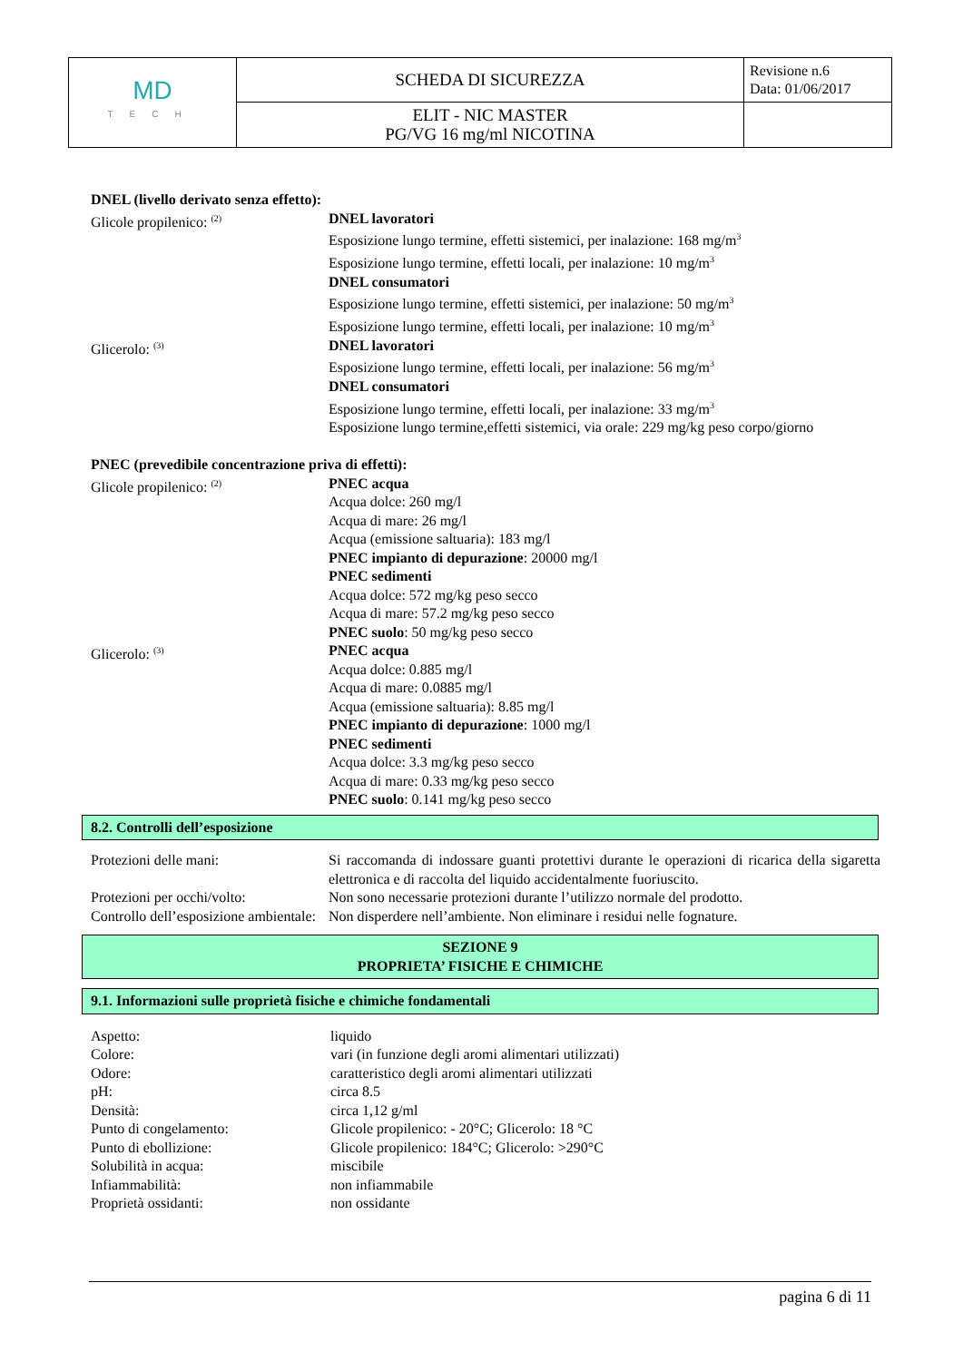| MD TECH | SCHEDA DI SICUREZZA | Revisione n.6 Data: 01/06/2017 |
| | ELIT - NIC MASTER PG/VG 16 mg/ml NICOTINA | |
DNEL (livello derivato senza effetto):
Glicole propilenico: <sup>(2)</sup>
DNEL lavoratori
Esposizione lungo termine, effetti sistemici, per inalazione: 168 mg/m<sup>3</sup>
Esposizione lungo termine, effetti locali, per inalazione: 10 mg/m<sup>3</sup>
DNEL consumatori
Esposizione lungo termine, effetti sistemici, per inalazione: 50 mg/m<sup>3</sup>
Esposizione lungo termine, effetti locali, per inalazione: 10 mg/m<sup>3</sup>
Glicerolo: <sup>(3)</sup>
DNEL lavoratori
Esposizione lungo termine, effetti locali, per inalazione: 56 mg/m<sup>3</sup>
DNEL consumatori
Esposizione lungo termine, effetti locali, per inalazione: 33 mg/m<sup>3</sup>
Esposizione lungo termine,effetti sistemici, via orale: 229 mg/kg peso corpo/giorno
PNEC (prevedibile concentrazione priva di effetti):
Glicole propilenico: <sup>(2)</sup>
PNEC acqua
Acqua dolce: 260 mg/l
Acqua di mare: 26 mg/l
Acqua (emissione saltuaria): 183 mg/l
PNEC impianto di depurazione: 20000 mg/l
PNEC sedimenti
Acqua dolce: 572 mg/kg peso secco
Acqua di mare: 57.2 mg/kg peso secco
PNEC suolo: 50 mg/kg peso secco
Glicerolo: <sup>(3)</sup>
PNEC acqua
Acqua dolce: 0.885 mg/l
Acqua di mare: 0.0885 mg/l
Acqua (emissione saltuaria): 8.85 mg/l
PNEC impianto di depurazione: 1000 mg/l
PNEC sedimenti
Acqua dolce: 3.3 mg/kg peso secco
Acqua di mare: 0.33 mg/kg peso secco
PNEC suolo: 0.141 mg/kg peso secco
8.2. Controlli dell’esposizione
Protezioni delle mani: Si raccomanda di indossare guanti protettivi durante le operazioni di ricarica della sigaretta elettronica e di raccolta del liquido accidentalmente fuoriuscito.
Protezioni per occhi/volto: Non sono necessarie protezioni durante l’utilizzo normale del prodotto.
Controllo dell’esposizione ambientale:
Non disperdere nell’ambiente. Non eliminare i residui nelle fognature.
SEZIONE 9
PROPRIETA’ FISICHE E CHIMICHE
9.1. Informazioni sulle proprietà fisiche e chimiche fondamentali
| Aspetto: | liquido |
| Colore: | vari (in funzione degli aromi alimentari utilizzati) |
| Odore: | caratteristico degli aromi alimentari utilizzati |
| pH: | circa 8.5 |
| Densità: | circa 1,12 g/ml |
| Punto di congelamento: | Glicole propilenico: - 20°C; Glicerolo: 18 °C |
| Punto di ebollizione: | Glicole propilenico: 184°C; Glicerolo: >290°C |
| Solubilità in acqua: | miscibile |
| Infiammabilità: | non infiammabile |
| Proprietà ossidanti: | non ossidante |
pagina 6 di 11